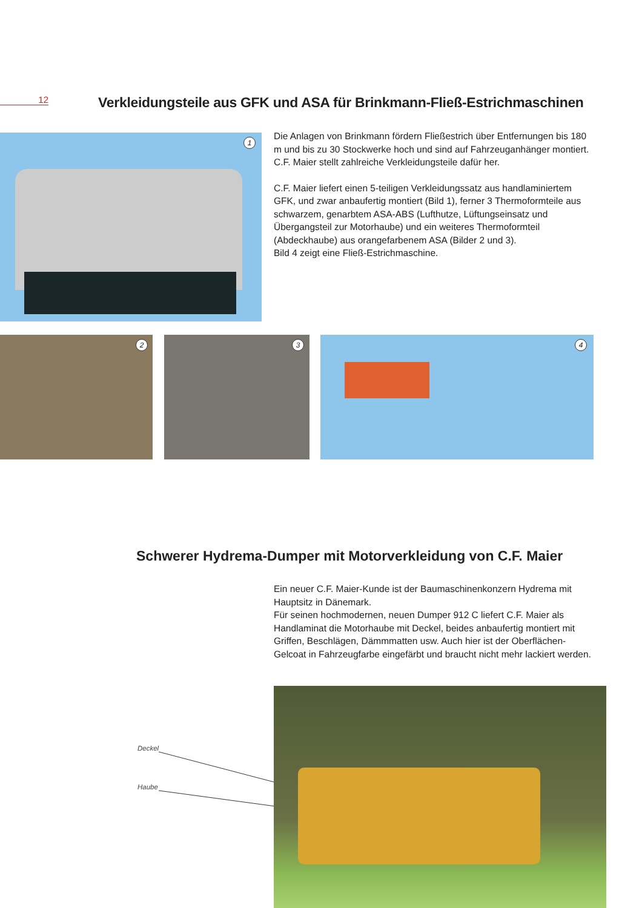12
Verkleidungsteile aus GFK und ASA für Brinkmann-Fließ-Estrichmaschinen
1
Die Anlagen von Brinkmann fördern Fließestrich über Entfernungen bis 180 m und bis zu 30 Stockwerke hoch und sind auf Fahrzeuganhänger montiert. C.F. Maier stellt zahlreiche Verkleidungsteile dafür her.
C.F. Maier liefert einen 5-teiligen Verkleidungssatz aus handlaminiertem GFK, und zwar anbaufertig montiert (Bild 1), ferner 3 Thermoformteile aus schwarzem, genarbtem ASA-ABS (Lufthutze, Lüftungseinsatz und Übergangsteil zur Motorhaube) und ein weiteres Thermoformteil (Abdeckhaube) aus orangefarbenem ASA (Bilder 2 und 3).
Bild 4 zeigt eine Fließ-Estrichmaschine.
2 3 4
Schwerer Hydrema-Dumper mit Motorverkleidung von C.F. Maier
Ein neuer C.F. Maier-Kunde ist der Baumaschinenkonzern Hydrema mit Hauptsitz in Dänemark.
Für seinen hochmodernen, neuen Dumper 912 C liefert C.F. Maier als Handlaminat die Motorhaube mit Deckel, beides anbaufertig montiert mit Griffen, Beschlägen, Dämmmatten usw. Auch hier ist der Oberflächen-Gelcoat in Fahrzeugfarbe eingefärbt und braucht nicht mehr lackiert werden.
Deckel
Haube